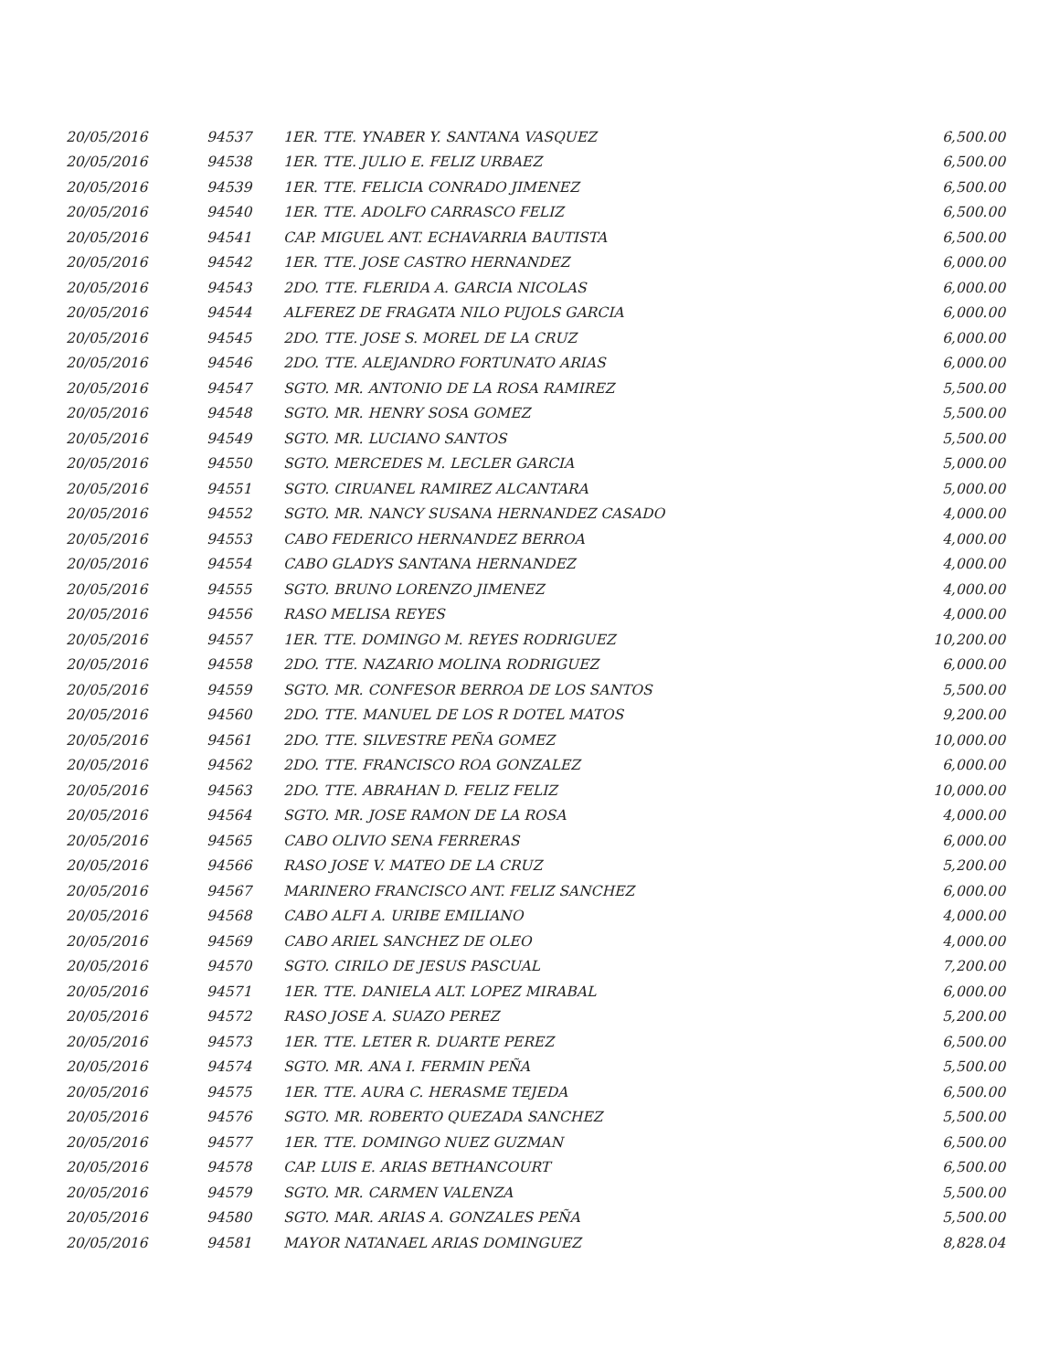| 20/05/2016 | 94537 | 1ER. TTE. YNABER Y. SANTANA VASQUEZ | 6,500.00 |
| 20/05/2016 | 94538 | 1ER. TTE. JULIO E. FELIZ URBAEZ | 6,500.00 |
| 20/05/2016 | 94539 | 1ER. TTE. FELICIA CONRADO JIMENEZ | 6,500.00 |
| 20/05/2016 | 94540 | 1ER. TTE. ADOLFO CARRASCO FELIZ | 6,500.00 |
| 20/05/2016 | 94541 | CAP. MIGUEL ANT. ECHAVARRIA BAUTISTA | 6,500.00 |
| 20/05/2016 | 94542 | 1ER. TTE. JOSE CASTRO HERNANDEZ | 6,000.00 |
| 20/05/2016 | 94543 | 2DO. TTE. FLERIDA A. GARCIA NICOLAS | 6,000.00 |
| 20/05/2016 | 94544 | ALFEREZ DE FRAGATA NILO PUJOLS GARCIA | 6,000.00 |
| 20/05/2016 | 94545 | 2DO. TTE. JOSE S. MOREL DE LA CRUZ | 6,000.00 |
| 20/05/2016 | 94546 | 2DO. TTE. ALEJANDRO FORTUNATO ARIAS | 6,000.00 |
| 20/05/2016 | 94547 | SGTO. MR. ANTONIO DE LA ROSA RAMIREZ | 5,500.00 |
| 20/05/2016 | 94548 | SGTO. MR. HENRY SOSA GOMEZ | 5,500.00 |
| 20/05/2016 | 94549 | SGTO. MR. LUCIANO SANTOS | 5,500.00 |
| 20/05/2016 | 94550 | SGTO. MERCEDES M. LECLER GARCIA | 5,000.00 |
| 20/05/2016 | 94551 | SGTO. CIRUANEL RAMIREZ ALCANTARA | 5,000.00 |
| 20/05/2016 | 94552 | SGTO. MR. NANCY SUSANA HERNANDEZ CASADO | 4,000.00 |
| 20/05/2016 | 94553 | CABO FEDERICO HERNANDEZ BERROA | 4,000.00 |
| 20/05/2016 | 94554 | CABO GLADYS SANTANA HERNANDEZ | 4,000.00 |
| 20/05/2016 | 94555 | SGTO. BRUNO LORENZO JIMENEZ | 4,000.00 |
| 20/05/2016 | 94556 | RASO MELISA REYES | 4,000.00 |
| 20/05/2016 | 94557 | 1ER. TTE. DOMINGO M. REYES RODRIGUEZ | 10,200.00 |
| 20/05/2016 | 94558 | 2DO. TTE. NAZARIO MOLINA RODRIGUEZ | 6,000.00 |
| 20/05/2016 | 94559 | SGTO. MR. CONFESOR BERROA DE LOS SANTOS | 5,500.00 |
| 20/05/2016 | 94560 | 2DO. TTE. MANUEL DE LOS R DOTEL MATOS | 9,200.00 |
| 20/05/2016 | 94561 | 2DO. TTE. SILVESTRE PEÑA GOMEZ | 10,000.00 |
| 20/05/2016 | 94562 | 2DO. TTE. FRANCISCO ROA GONZALEZ | 6,000.00 |
| 20/05/2016 | 94563 | 2DO. TTE. ABRAHAN D. FELIZ FELIZ | 10,000.00 |
| 20/05/2016 | 94564 | SGTO. MR. JOSE RAMON DE LA ROSA | 4,000.00 |
| 20/05/2016 | 94565 | CABO OLIVIO SENA FERRERAS | 6,000.00 |
| 20/05/2016 | 94566 | RASO JOSE V. MATEO DE LA CRUZ | 5,200.00 |
| 20/05/2016 | 94567 | MARINERO FRANCISCO ANT. FELIZ SANCHEZ | 6,000.00 |
| 20/05/2016 | 94568 | CABO ALFI A. URIBE EMILIANO | 4,000.00 |
| 20/05/2016 | 94569 | CABO ARIEL SANCHEZ DE OLEO | 4,000.00 |
| 20/05/2016 | 94570 | SGTO. CIRILO DE JESUS PASCUAL | 7,200.00 |
| 20/05/2016 | 94571 | 1ER. TTE. DANIELA ALT. LOPEZ MIRABAL | 6,000.00 |
| 20/05/2016 | 94572 | RASO JOSE A. SUAZO PEREZ | 5,200.00 |
| 20/05/2016 | 94573 | 1ER. TTE. LETER R. DUARTE PEREZ | 6,500.00 |
| 20/05/2016 | 94574 | SGTO. MR. ANA I. FERMIN PEÑA | 5,500.00 |
| 20/05/2016 | 94575 | 1ER. TTE. AURA C. HERASME TEJEDA | 6,500.00 |
| 20/05/2016 | 94576 | SGTO. MR. ROBERTO QUEZADA SANCHEZ | 5,500.00 |
| 20/05/2016 | 94577 | 1ER. TTE. DOMINGO NUEZ GUZMAN | 6,500.00 |
| 20/05/2016 | 94578 | CAP. LUIS E. ARIAS BETHANCOURT | 6,500.00 |
| 20/05/2016 | 94579 | SGTO. MR. CARMEN VALENZA | 5,500.00 |
| 20/05/2016 | 94580 | SGTO. MAR. ARIAS A. GONZALES PEÑA | 5,500.00 |
| 20/05/2016 | 94581 | MAYOR NATANAEL ARIAS DOMINGUEZ | 8,828.04 |